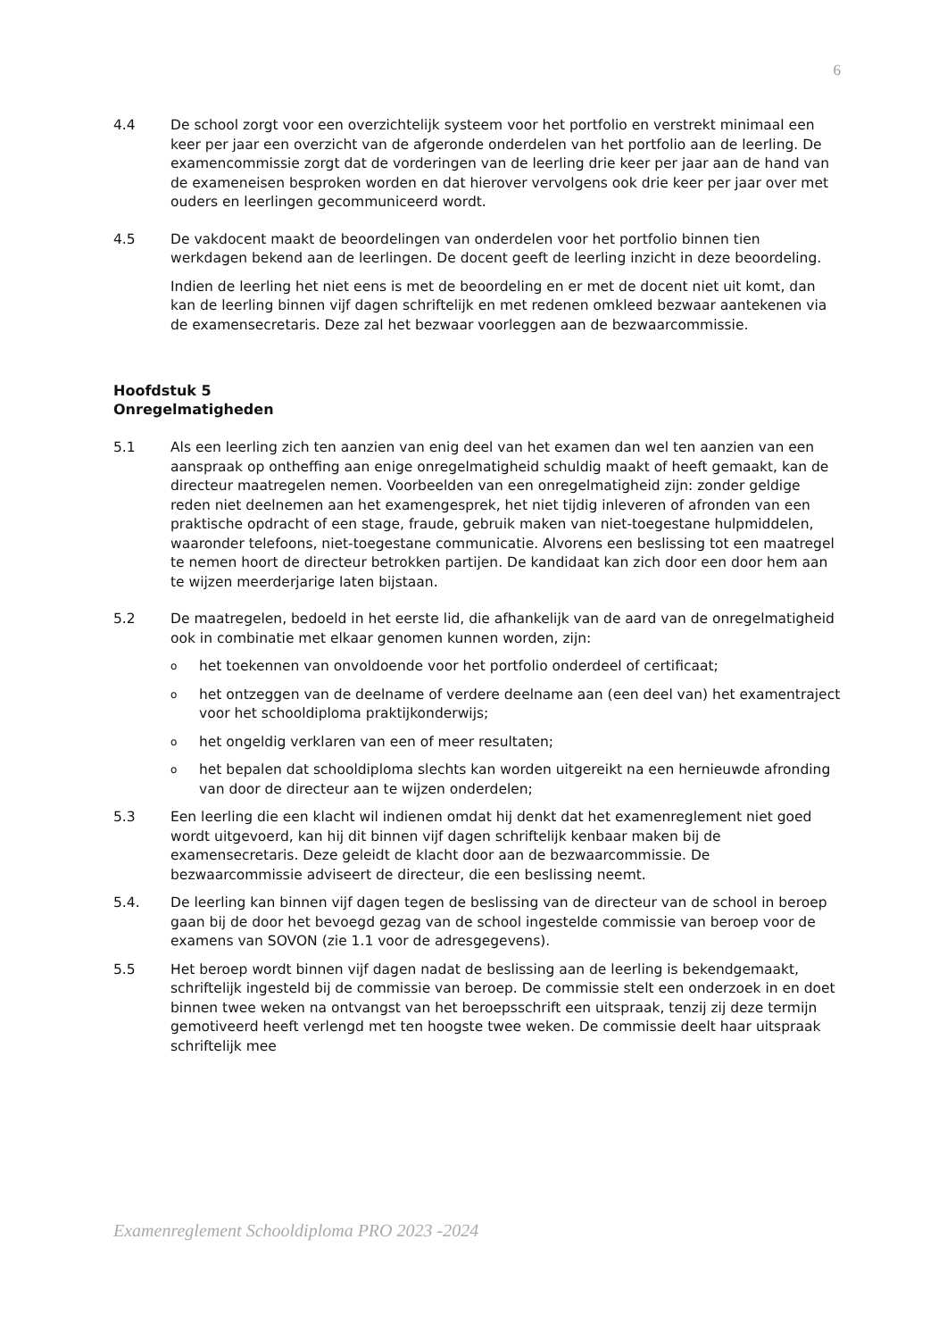6
4.4 De school zorgt voor een overzichtelijk systeem voor het portfolio en verstrekt minimaal een keer per jaar een overzicht van de afgeronde onderdelen van het portfolio aan de leerling. De examencommissie zorgt dat de vorderingen van de leerling drie keer per jaar aan de hand van de exameneisen besproken worden en dat hierover vervolgens ook drie keer per jaar over met ouders en leerlingen gecommuniceerd wordt.
4.5 De vakdocent maakt de beoordelingen van onderdelen voor het portfolio binnen tien werkdagen bekend aan de leerlingen. De docent geeft de leerling inzicht in deze beoordeling.
Indien de leerling het niet eens is met de beoordeling en er met de docent niet uit komt, dan kan de leerling binnen vijf dagen schriftelijk en met redenen omkleed bezwaar aantekenen via de examensecretaris. Deze zal het bezwaar voorleggen aan de bezwaarcommissie.
Hoofdstuk 5
Onregelmatigheden
5.1 Als een leerling zich ten aanzien van enig deel van het examen dan wel ten aanzien van een aanspraak op ontheffing aan enige onregelmatigheid schuldig maakt of heeft gemaakt, kan de directeur maatregelen nemen. Voorbeelden van een onregelmatigheid zijn: zonder geldige reden niet deelnemen aan het examengesprek, het niet tijdig inleveren of afronden van een praktische opdracht of een stage, fraude, gebruik maken van niet-toegestane hulpmiddelen, waaronder telefoons, niet-toegestane communicatie. Alvorens een beslissing tot een maatregel te nemen hoort de directeur betrokken partijen. De kandidaat kan zich door een door hem aan te wijzen meerderjarige laten bijstaan.
5.2 De maatregelen, bedoeld in het eerste lid, die afhankelijk van de aard van de onregelmatigheid ook in combinatie met elkaar genomen kunnen worden, zijn:
ohet toekennen van onvoldoende voor het portfolio onderdeel of certificaat;
ohet ontzeggen van de deelname of verdere deelname aan (een deel van) het examentraject voor het schooldiploma praktijkonderwijs;
ohet ongeldig verklaren van een of meer resultaten;
ohet bepalen dat schooldiploma slechts kan worden uitgereikt na een hernieuwde afronding van door de directeur aan te wijzen onderdelen;
5.3 Een leerling die een klacht wil indienen omdat hij denkt dat het examenreglement niet goed wordt uitgevoerd, kan hij dit binnen vijf dagen schriftelijk kenbaar maken bij de examensecretaris. Deze geleidt de klacht door aan de bezwaarcommissie. De bezwaarcommissie adviseert de directeur, die een beslissing neemt.
5.4. De leerling kan binnen vijf dagen tegen de beslissing van de directeur van de school in beroep gaan bij de door het bevoegd gezag van de school ingestelde commissie van beroep voor de examens van SOVON (zie 1.1 voor de adresgegevens).
5.5 Het beroep wordt binnen vijf dagen nadat de beslissing aan de leerling is bekendgemaakt, schriftelijk ingesteld bij de commissie van beroep. De commissie stelt een onderzoek in en doet binnen twee weken na ontvangst van het beroepsschrift een uitspraak, tenzij zij deze termijn gemotiveerd heeft verlengd met ten hoogste twee weken. De commissie deelt haar uitspraak schriftelijk mee
Examenreglement Schooldiploma PRO 2023 -2024